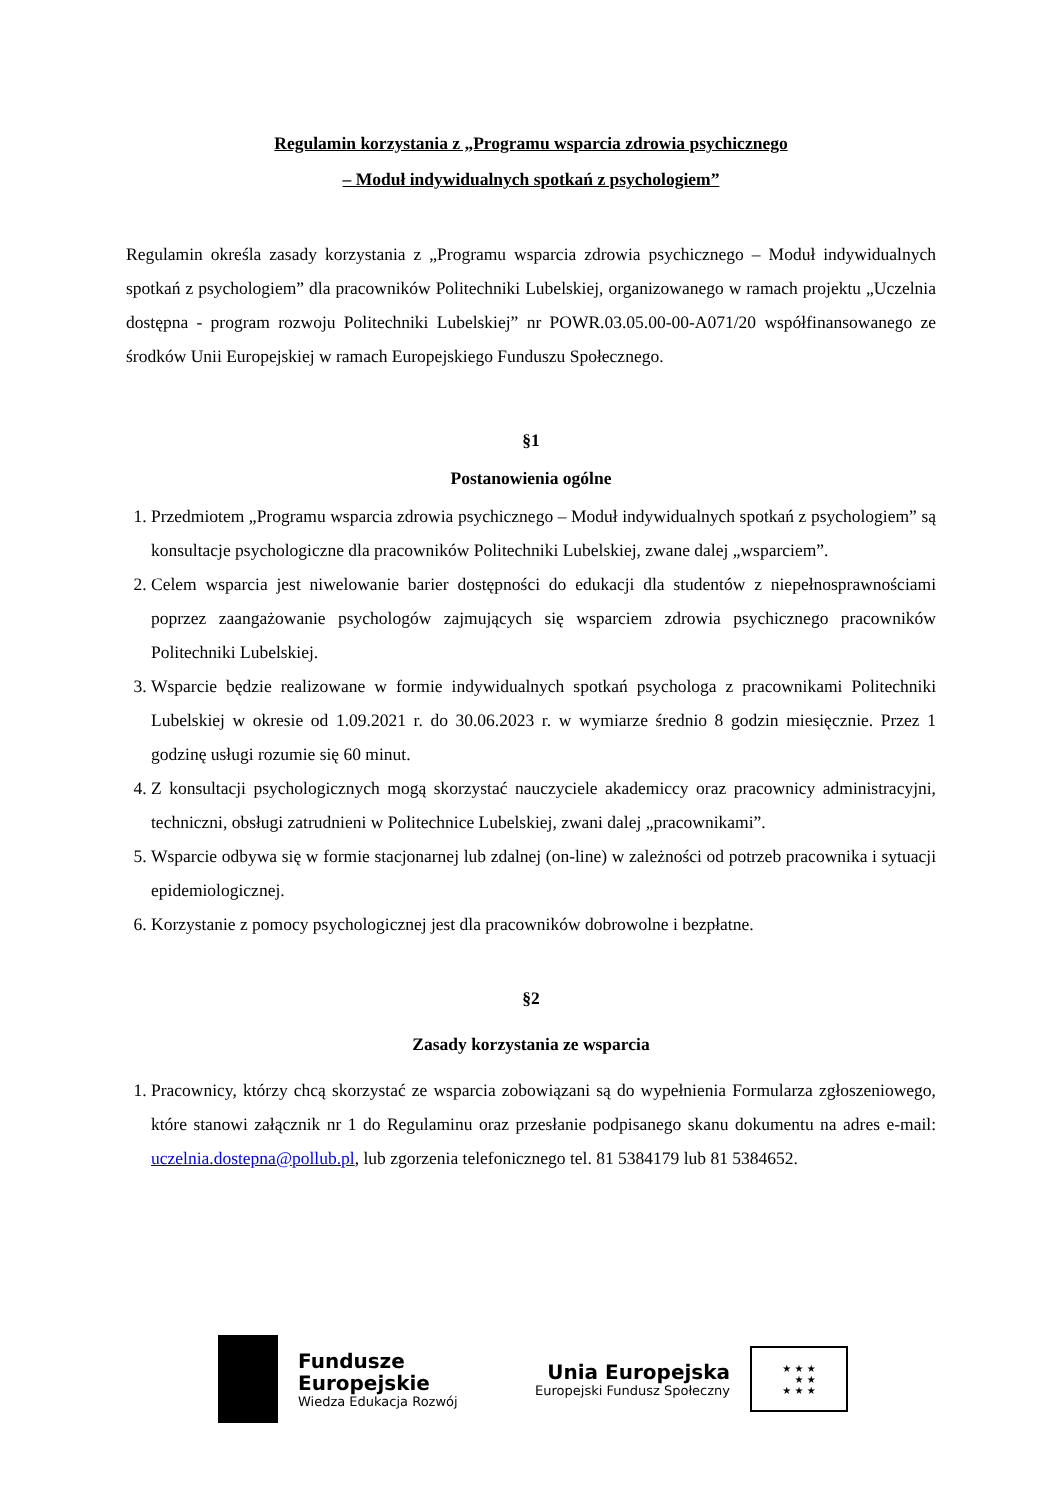Regulamin korzystania z „Programu wsparcia zdrowia psychicznego
– Moduł indywidualnych spotkań z psychologiem”
Regulamin określa zasady korzystania z „Programu wsparcia zdrowia psychicznego – Moduł indywidualnych spotkań z psychologiem” dla pracowników Politechniki Lubelskiej, organizowanego w ramach projektu „Uczelnia dostępna - program rozwoju Politechniki Lubelskiej” nr POWR.03.05.00-00-A071/20 współfinansowanego ze środków Unii Europejskiej w ramach Europejskiego Funduszu Społecznego.
§1
Postanowienia ogólne
1. Przedmiotem „Programu wsparcia zdrowia psychicznego – Moduł indywidualnych spotkań z psychologiem” są konsultacje psychologiczne dla pracowników Politechniki Lubelskiej, zwane dalej „wsparciem”.
2. Celem wsparcia jest niwelowanie barier dostępności do edukacji dla studentów z niepełnosprawnościami poprzez zaangażowanie psychologów zajmujących się wsparciem zdrowia psychicznego pracowników Politechniki Lubelskiej.
3. Wsparcie będzie realizowane w formie indywidualnych spotkań psychologa z pracownikami Politechniki Lubelskiej w okresie od 1.09.2021 r. do 30.06.2023 r. w wymiarze średnio 8 godzin miesięcznie. Przez 1 godzinę usługi rozumie się 60 minut.
4. Z konsultacji psychologicznych mogą skorzystać nauczyciele akademiccy oraz pracownicy administracyjni, techniczni, obsługi zatrudnieni w Politechnice Lubelskiej, zwani dalej „pracownikami”.
5. Wsparcie odbywa się w formie stacjonarnej lub zdalnej (on-line) w zależności od potrzeb pracownika i sytuacji epidemiologicznej.
6. Korzystanie z pomocy psychologicznej jest dla pracowników dobrowolne i bezpłatne.
§2
Zasady korzystania ze wsparcia
1. Pracownicy, którzy chcą skorzystać ze wsparcia zobowiązani są do wypełnienia Formularza zgłoszeniowego, które stanowi załącznik nr 1 do Regulaminu oraz przesłanie podpisanego skanu dokumentu na adres e-mail: uczelnia.dostepna@pollub.pl, lub zgorzenia telefonicznego tel. 81 5384179 lub 81 5384652.
Fundusze
Europejskie
Wiedza Edukacja Rozwój
Unia Europejska
Europejski Fundusz Społeczny
★ ★ ★
★ ★
★ ★ ★